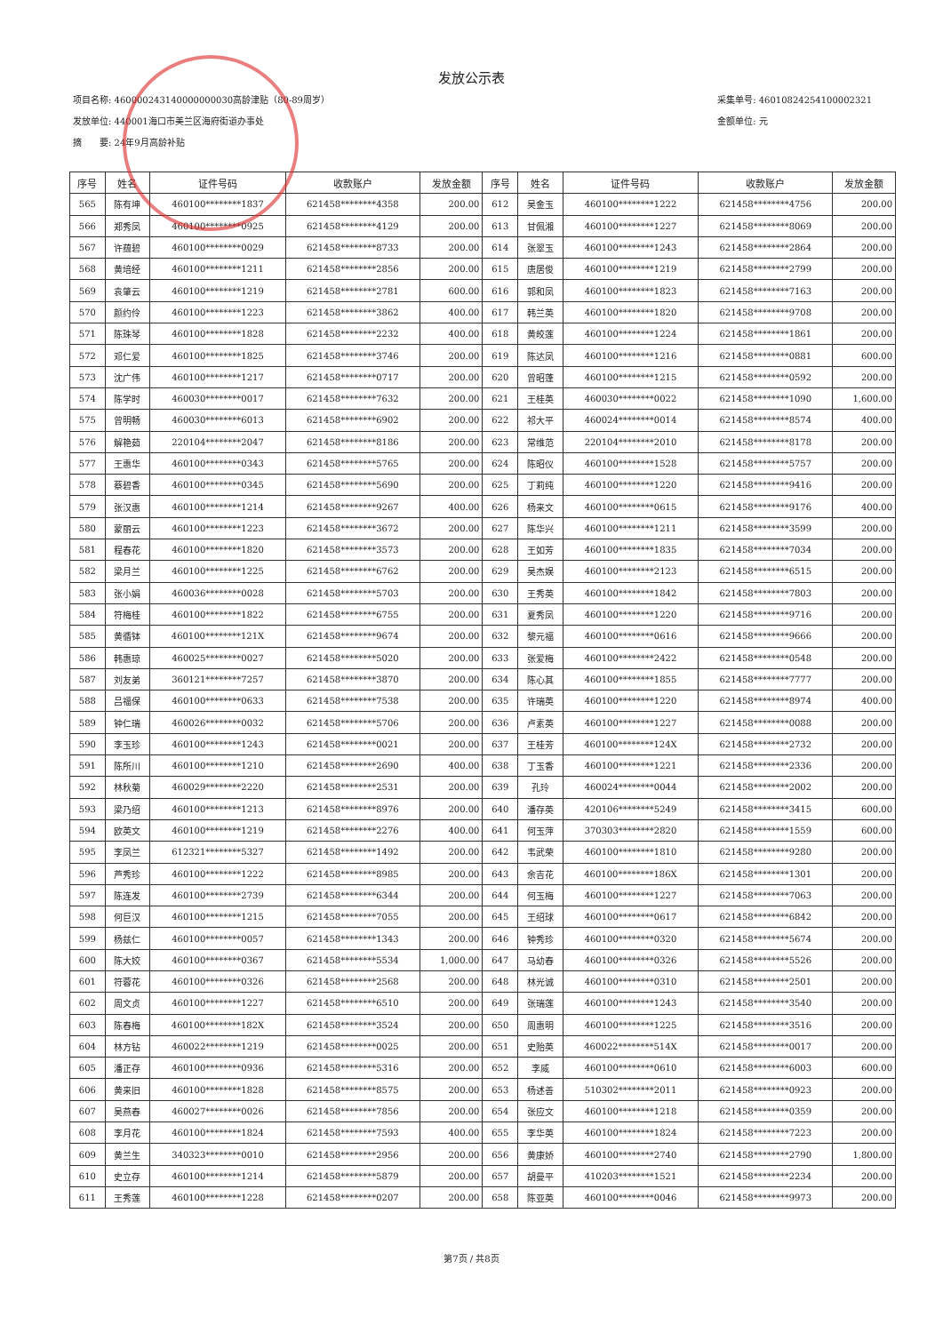发放公示表
项目名称: 460000243140000000030高龄津贴（80-89周岁）
发放单位: 440001海口市美兰区海府街道办事处
摘　　要: 24年9月高龄补贴
采集单号: 46010824254100002321
金额单位: 元
| 序号 | 姓名 | 证件号码 | 收款账户 | 发放金额 | 序号 | 姓名 | 证件号码 | 收款账户 | 发放金额 |
| --- | --- | --- | --- | --- | --- | --- | --- | --- | --- |
| 565 | 陈有坤 | 460100********1837 | 621458********4358 | 200.00 | 612 | 吴金玉 | 460100********1222 | 621458********4756 | 200.00 |
| 566 | 郑秀凤 | 460100********0925 | 621458********4129 | 200.00 | 613 | 甘佩湘 | 460100********1227 | 621458********8069 | 200.00 |
| 567 | 许蕴碧 | 460100********0029 | 621458********8733 | 200.00 | 614 | 张翠玉 | 460100********1243 | 621458********2864 | 200.00 |
| 568 | 黄培经 | 460100********1211 | 621458********2856 | 200.00 | 615 | 唐居俊 | 460100********1219 | 621458********2799 | 200.00 |
| 569 | 袁肇云 | 460100********1219 | 621458********2781 | 600.00 | 616 | 郭和凤 | 460100********1823 | 621458********7163 | 200.00 |
| 570 | 颜约伶 | 460100********1223 | 621458********3862 | 400.00 | 617 | 韩兰英 | 460100********1820 | 621458********9708 | 200.00 |
| 571 | 陈珠琴 | 460100********1828 | 621458********2232 | 400.00 | 618 | 黄皎莲 | 460100********1224 | 621458********1861 | 200.00 |
| 572 | 邓仁爱 | 460100********1825 | 621458********3746 | 200.00 | 619 | 陈达凤 | 460100********1216 | 621458********0881 | 600.00 |
| 573 | 沈广伟 | 460100********1217 | 621458********0717 | 200.00 | 620 | 曾昭蓬 | 460100********1215 | 621458********0592 | 200.00 |
| 574 | 陈学时 | 460030********0017 | 621458********7632 | 200.00 | 621 | 王桂英 | 460030********0022 | 621458********1090 | 1,600.00 |
| 575 | 曾明畅 | 460030********6013 | 621458********6902 | 200.00 | 622 | 祁大平 | 460024********0014 | 621458********8574 | 400.00 |
| 576 | 解艳茹 | 220104********2047 | 621458********8186 | 200.00 | 623 | 常维范 | 220104********2010 | 621458********8178 | 200.00 |
| 577 | 王惠华 | 460100********0343 | 621458********5765 | 200.00 | 624 | 陈昭仪 | 460100********1528 | 621458********5757 | 200.00 |
| 578 | 蔡碧香 | 460100********0345 | 621458********5690 | 200.00 | 625 | 丁莉纯 | 460100********1220 | 621458********9416 | 200.00 |
| 579 | 张汉惠 | 460100********1214 | 621458********9267 | 400.00 | 626 | 杨来文 | 460100********0615 | 621458********9176 | 400.00 |
| 580 | 蒙丽云 | 460100********1223 | 621458********3672 | 200.00 | 627 | 陈华兴 | 460100********1211 | 621458********3599 | 200.00 |
| 581 | 程春花 | 460100********1820 | 621458********3573 | 200.00 | 628 | 王如芳 | 460100********1835 | 621458********7034 | 200.00 |
| 582 | 梁月兰 | 460100********1225 | 621458********6762 | 200.00 | 629 | 吴杰娱 | 460100********2123 | 621458********6515 | 200.00 |
| 583 | 张小娟 | 460036********0028 | 621458********5703 | 200.00 | 630 | 王秀英 | 460100********1842 | 621458********7803 | 200.00 |
| 584 | 符梅桂 | 460100********1822 | 621458********6755 | 200.00 | 631 | 夏秀凤 | 460100********1220 | 621458********9716 | 200.00 |
| 585 | 黄循钵 | 460100********121X | 621458********9674 | 200.00 | 632 | 黎元福 | 460100********0616 | 621458********9666 | 200.00 |
| 586 | 韩惠琼 | 460025********0027 | 621458********5020 | 200.00 | 633 | 张爱梅 | 460100********2422 | 621458********0548 | 200.00 |
| 587 | 刘友弟 | 360121********7257 | 621458********3870 | 200.00 | 634 | 陈心其 | 460100********1855 | 621458********7777 | 200.00 |
| 588 | 吕福保 | 460100********0633 | 621458********7538 | 200.00 | 635 | 许瑞英 | 460100********1220 | 621458********8974 | 400.00 |
| 589 | 钟仁瑞 | 460026********0032 | 621458********5706 | 200.00 | 636 | 卢素英 | 460100********1227 | 621458********0088 | 200.00 |
| 590 | 李玉珍 | 460100********1243 | 621458********0021 | 200.00 | 637 | 王桂芳 | 460100********124X | 621458********2732 | 200.00 |
| 591 | 陈所川 | 460100********1210 | 621458********2690 | 400.00 | 638 | 丁玉香 | 460100********1221 | 621458********2336 | 200.00 |
| 592 | 林秋菊 | 460029********2220 | 621458********2531 | 200.00 | 639 | 孔玲 | 460024********0044 | 621458********2002 | 200.00 |
| 593 | 梁乃绍 | 460100********1213 | 621458********8976 | 200.00 | 640 | 潘存英 | 420106********5249 | 621458********3415 | 600.00 |
| 594 | 欧英文 | 460100********1219 | 621458********2276 | 400.00 | 641 | 何玉萍 | 370303********2820 | 621458********1559 | 600.00 |
| 595 | 李凤兰 | 612321********5327 | 621458********1492 | 200.00 | 642 | 韦武荣 | 460100********1810 | 621458********9280 | 200.00 |
| 596 | 芦秀珍 | 460100********1222 | 621458********8985 | 200.00 | 643 | 余吉花 | 460100********186X | 621458********1301 | 200.00 |
| 597 | 陈连发 | 460100********2739 | 621458********6344 | 200.00 | 644 | 何玉梅 | 460100********1227 | 621458********7063 | 200.00 |
| 598 | 何巨汉 | 460100********1215 | 621458********7055 | 200.00 | 645 | 王绍球 | 460100********0617 | 621458********6842 | 200.00 |
| 599 | 杨兹仁 | 460100********0057 | 621458********1343 | 200.00 | 646 | 钟秀珍 | 460100********0320 | 621458********5674 | 200.00 |
| 600 | 陈大姣 | 460100********0367 | 621458********5534 | 1,000.00 | 647 | 马幼春 | 460100********0326 | 621458********5526 | 200.00 |
| 601 | 符蓉花 | 460100********0326 | 621458********2568 | 200.00 | 648 | 林光诚 | 460100********0310 | 621458********2501 | 200.00 |
| 602 | 周文贞 | 460100********1227 | 621458********6510 | 200.00 | 649 | 张瑞莲 | 460100********1243 | 621458********3540 | 200.00 |
| 603 | 陈春梅 | 460100********182X | 621458********3524 | 200.00 | 650 | 周惠明 | 460100********1225 | 621458********3516 | 200.00 |
| 604 | 林方钻 | 460022********1219 | 621458********0025 | 200.00 | 651 | 史贻英 | 460022********514X | 621458********0017 | 200.00 |
| 605 | 潘正存 | 460100********0936 | 621458********5316 | 200.00 | 652 | 李威 | 460100********0610 | 621458********6003 | 600.00 |
| 606 | 黄来旧 | 460100********1828 | 621458********8575 | 200.00 | 653 | 杨述善 | 510302********2011 | 621458********0923 | 200.00 |
| 607 | 吴燕春 | 460027********0026 | 621458********7856 | 200.00 | 654 | 张应文 | 460100********1218 | 621458********0359 | 200.00 |
| 608 | 李月花 | 460100********1824 | 621458********7593 | 400.00 | 655 | 李华英 | 460100********1824 | 621458********7223 | 200.00 |
| 609 | 黄兰生 | 340323********0010 | 621458********2956 | 200.00 | 656 | 黄康娇 | 460100********2740 | 621458********2790 | 1,800.00 |
| 610 | 史立存 | 460100********1214 | 621458********5879 | 200.00 | 657 | 胡曼平 | 410203********1521 | 621458********2234 | 200.00 |
| 611 | 王秀莲 | 460100********1228 | 621458********0207 | 200.00 | 658 | 陈亚英 | 460100********0046 | 621458********9973 | 200.00 |
第7页 / 共8页